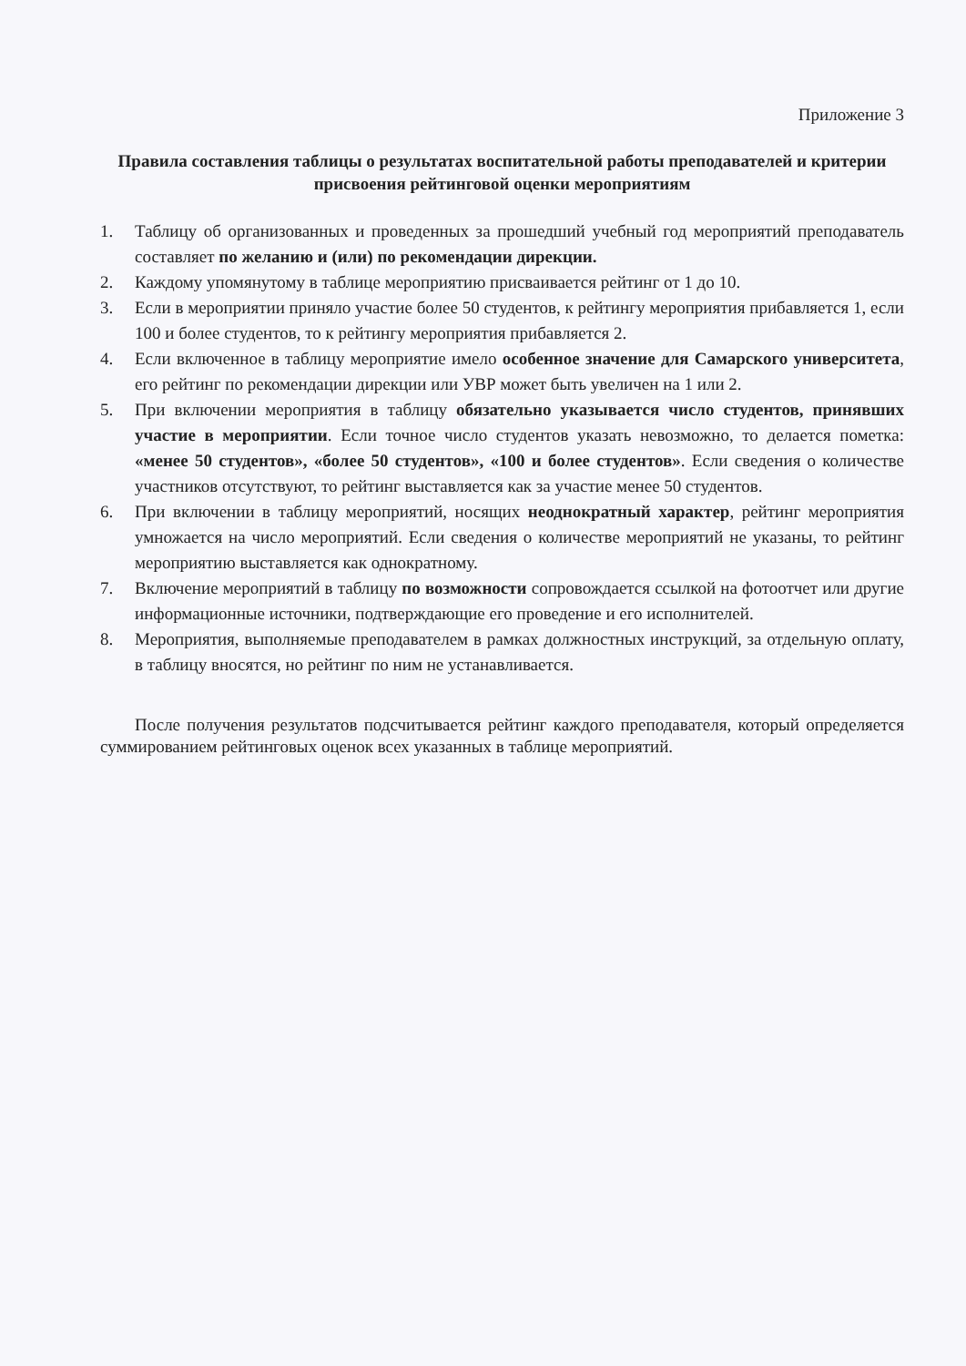Приложение 3
Правила составления таблицы о результатах воспитательной работы преподавателей и критерии присвоения рейтинговой оценки мероприятиям
1. Таблицу об организованных и проведенных за прошедший учебный год мероприятий преподаватель составляет по желанию и (или) по рекомендации дирекции.
2. Каждому упомянутому в таблице мероприятию присваивается рейтинг от 1 до 10.
3. Если в мероприятии приняло участие более 50 студентов, к рейтингу мероприятия прибавляется 1, если 100 и более студентов, то к рейтингу мероприятия прибавляется 2.
4. Если включенное в таблицу мероприятие имело особенное значение для Самарского университета, его рейтинг по рекомендации дирекции или УВР может быть увеличен на 1 или 2.
5. При включении мероприятия в таблицу обязательно указывается число студентов, принявших участие в мероприятии. Если точное число студентов указать невозможно, то делается пометка: «менее 50 студентов», «более 50 студентов», «100 и более студентов». Если сведения о количестве участников отсутствуют, то рейтинг выставляется как за участие менее 50 студентов.
6. При включении в таблицу мероприятий, носящих неоднократный характер, рейтинг мероприятия умножается на число мероприятий. Если сведения о количестве мероприятий не указаны, то рейтинг мероприятию выставляется как однократному.
7. Включение мероприятий в таблицу по возможности сопровождается ссылкой на фотоотчет или другие информационные источники, подтверждающие его проведение и его исполнителей.
8. Мероприятия, выполняемые преподавателем в рамках должностных инструкций, за отдельную оплату, в таблицу вносятся, но рейтинг по ним не устанавливается.
После получения результатов подсчитывается рейтинг каждого преподавателя, который определяется суммированием рейтинговых оценок всех указанных в таблице мероприятий.